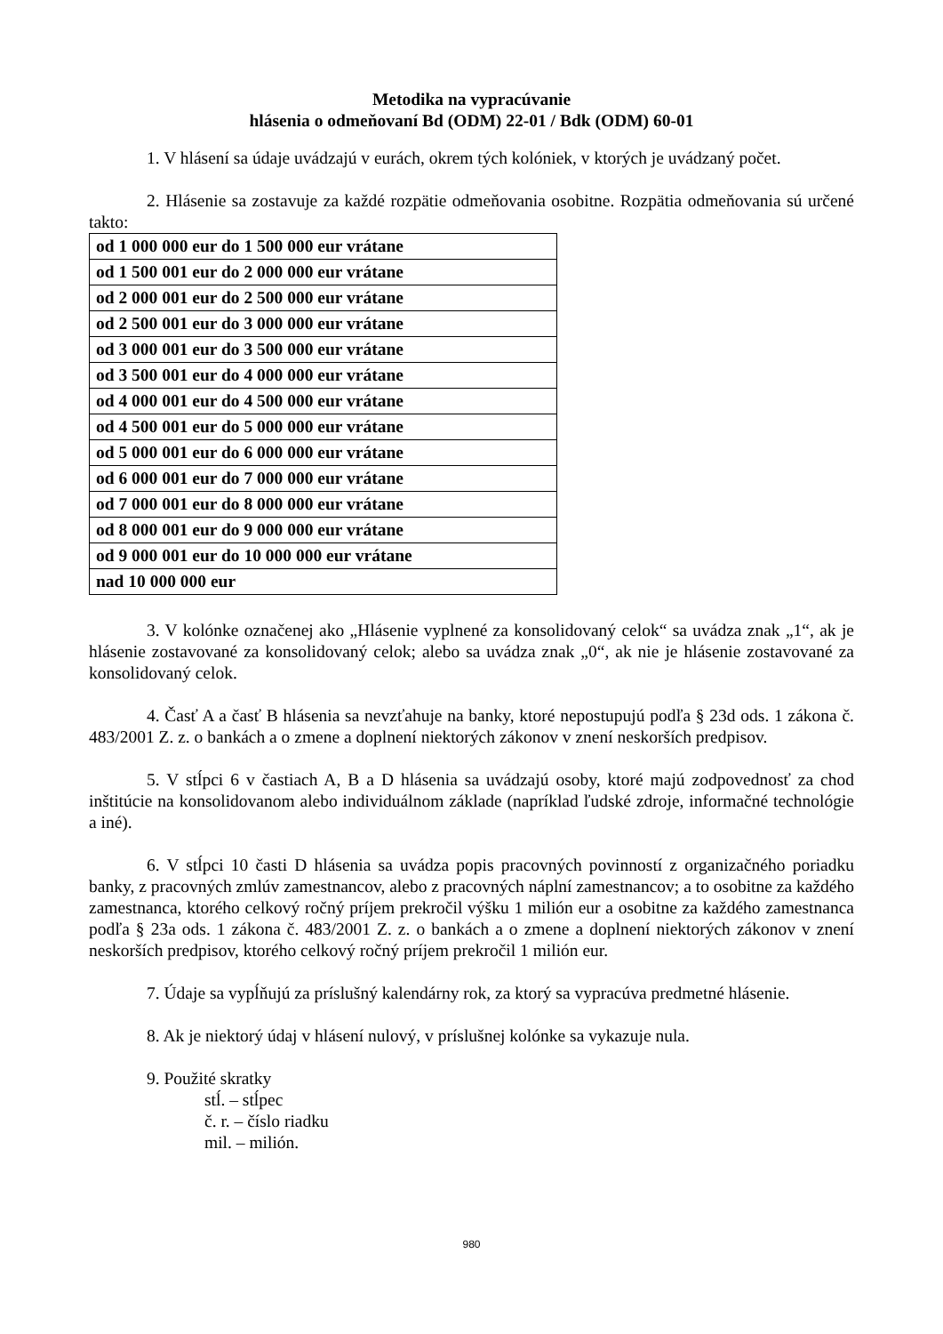Metodika na vypracúvanie
hlásenia o odmeňovaní Bd (ODM) 22-01 / Bdk (ODM) 60-01
1. V hlásení sa údaje uvádzajú v eurách, okrem tých kolóniek, v ktorých je uvádzaný počet.
2. Hlásenie sa zostavuje za každé rozpätie odmeňovania osobitne. Rozpätia odmeňovania sú určené takto:
| od 1 000 000 eur do 1 500 000 eur vrátane |
| od 1 500 001 eur do 2 000 000 eur vrátane |
| od 2 000 001 eur do 2 500 000 eur vrátane |
| od 2 500 001 eur do 3 000 000 eur vrátane |
| od 3 000 001 eur do 3 500 000 eur vrátane |
| od 3 500 001 eur do 4 000 000 eur vrátane |
| od 4 000 001 eur do 4 500 000 eur vrátane |
| od 4 500 001 eur do 5 000 000 eur vrátane |
| od 5 000 001 eur do 6 000 000 eur vrátane |
| od 6 000 001 eur do 7 000 000 eur vrátane |
| od 7 000 001 eur do 8 000 000 eur vrátane |
| od 8 000 001 eur do 9 000 000 eur vrátane |
| od 9 000 001 eur do 10 000 000 eur vrátane |
| nad 10 000 000 eur |
3. V kolónke označenej ako „Hlásenie vyplnené za konsolidovaný celok“ sa uvádza znak „1“, ak je hlásenie zostavované za konsolidovaný celok; alebo sa uvádza znak „0“, ak nie je hlásenie zostavované za konsolidovaný celok.
4. Časť A a časť B hlásenia sa nevzťahuje na banky, ktoré nepostupujú podľa § 23d ods. 1 zákona č. 483/2001 Z. z. o bankách a o zmene a doplnení niektorých zákonov v znení neskorších predpisov.
5. V stĺpci 6 v častiach A, B a D hlásenia sa uvádzajú osoby, ktoré majú zodpovednosť za chod inštitúcie na konsolidovanom alebo individuálnom základe (napríklad ľudské zdroje, informačné technológie a iné).
6. V stĺpci 10 časti D hlásenia sa uvádza popis pracovných povinností z organizačného poriadku banky, z pracovných zmlúv zamestnancov, alebo z pracovných náplní zamestnancov; a to osobitne za každého zamestnanca, ktorého celkový ročný príjem prekročil výšku 1 milión eur a osobitne za každého zamestnanca podľa § 23a ods. 1 zákona č. 483/2001 Z. z. o bankách a o zmene a doplnení niektorých zákonov v znení neskorších predpisov, ktorého celkový ročný príjem prekročil 1 milión eur.
7. Údaje sa vypĺňujú za príslušný kalendárny rok, za ktorý sa vypracúva predmetné hlásenie.
8. Ak je niektorý údaj v hlásení nulový, v príslušnej kolónke sa vykazuje nula.
9. Použité skratky
stĺ. – stĺpec
č. r. – číslo riadku
mil. – milión.
980